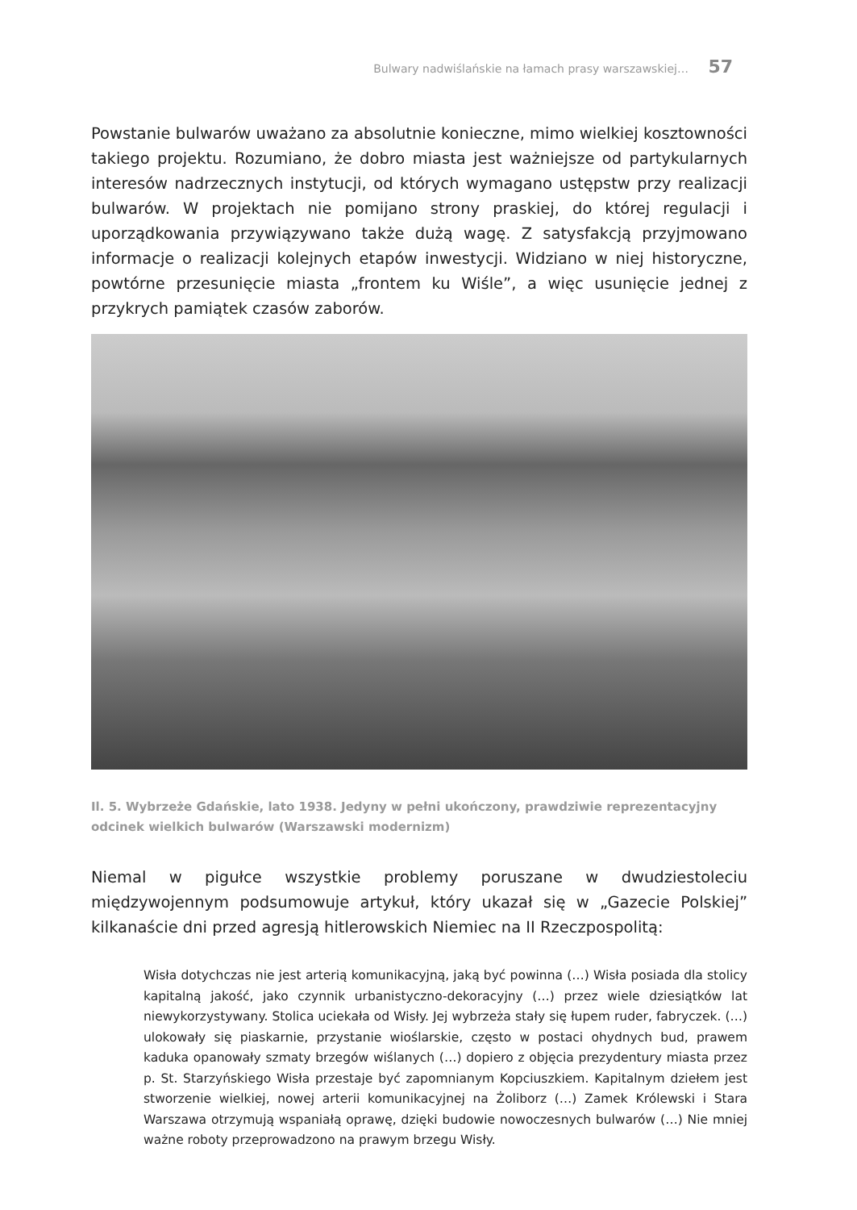Bulwary nadwiślańskie na łamach prasy warszawskiej… 57
Powstanie bulwarów uważano za absolutnie konieczne, mimo wielkiej kosztowności takiego projektu. Rozumiano, że dobro miasta jest ważniejsze od partykularnych interesów nadrzecznych instytucji, od których wymagano ustępstw przy realizacji bulwarów. W projektach nie pomijano strony praskiej, do której regulacji i uporządkowania przywiązywano także dużą wagę. Z satysfakcją przyjmowano informacje o realizacji kolejnych etapów inwestycji. Widziano w niej historyczne, powtórne przesunięcie miasta „frontem ku Wiśle”, a więc usunięcie jednej z przykrych pamiątek czasów zaborów.
Il. 5. Wybrzeże Gdańskie, lato 1938. Jedyny w pełni ukończony, prawdziwie reprezentacyjny odcinek wielkich bulwarów (Warszawski modernizm)
Niemal w pigułce wszystkie problemy poruszane w dwudziestoleciu międzywojennym podsumowuje artykuł, który ukazał się w „Gazecie Polskiej” kilkanaście dni przed agresją hitlerowskich Niemiec na II Rzeczpospolitą:
Wisła dotychczas nie jest arterią komunikacyjną, jaką być powinna (…) Wisła posiada dla stolicy kapitalną jakość, jako czynnik urbanistyczno-dekoracyjny (…) przez wiele dziesiątków lat niewykorzystywany. Stolica uciekała od Wisły. Jej wybrzeża stały się łupem ruder, fabryczek. (…) ulokowały się piaskarnie, przystanie wioślarskie, często w postaci ohydnych bud, prawem kaduka opanowały szmaty brzegów wiślanych (…) dopiero z objęcia prezydentury miasta przez p. St. Starzyńskiego Wisła przestaje być zapomnianym Kopciuszkiem. Kapitalnym dziełem jest stworzenie wielkiej, nowej arterii komunikacyjnej na Żoliborz (…) Zamek Królewski i Stara Warszawa otrzymują wspaniałą oprawę, dzięki budowie nowoczesnych bulwarów (…) Nie mniej ważne roboty przeprowadzono na prawym brzegu Wisły.